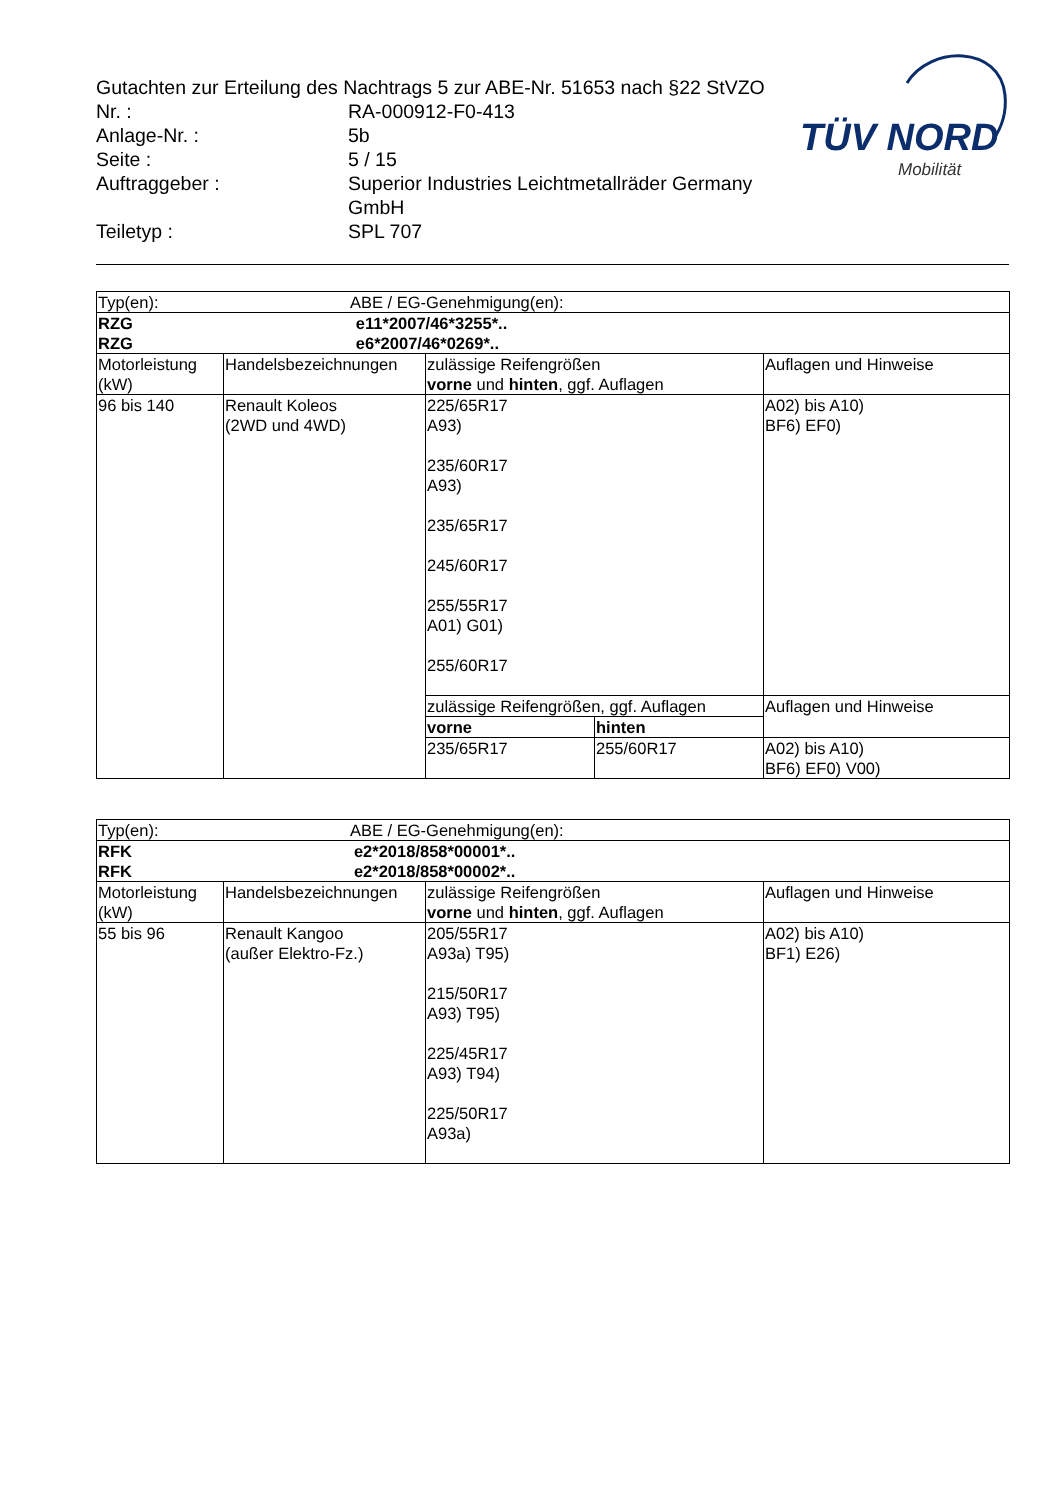Gutachten zur Erteilung des Nachtrags 5 zur ABE-Nr. 51653 nach §22 StVZO
| Nr. : | RA-000912-F0-413 |
| Anlage-Nr. : | 5b |
| Seite : | 5 / 15 |
| Auftraggeber : | Superior Industries Leichtmetallräder Germany GmbH |
| Teiletyp : | SPL 707 |
TÜV NORD
Mobilität
| Typ(en): ABE / EG-Genehmigung(en): | | | | |
| RZG e11*2007/46*3255*.. RZG e6*2007/46*0269*.. | | | | |
| Motorleistung (kW) | Handelsbezeichnungen | zulässige Reifengrößen vorne und hinten , ggf. Auflagen | | Auflagen und Hinweise |
| 96 bis 140 | Renault Koleos (2WD und 4WD) | 225/65R17 A93) 235/60R17 A93) 235/65R17 245/60R17 255/55R17 A01) G01) 255/60R17 | | A02) bis A10) BF6) EF0) |
| | | zulässige Reifengrößen, ggf. Auflagen | | Auflagen und Hinweise |
| | | vorne | hinten | |
| | | 235/65R17 | 255/60R17 | A02) bis A10) BF6) EF0) V00) |
| Typ(en): ABE / EG-Genehmigung(en): | | | |
| RFK e2*2018/858*00001*.. RFK e2*2018/858*00002*.. | | | |
| Motorleistung (kW) | Handelsbezeichnungen | zulässige Reifengrößen vorne und hinten , ggf. Auflagen | Auflagen und Hinweise |
| 55 bis 96 | Renault Kangoo (außer Elektro-Fz.) | 205/55R17 A93a) T95) 215/50R17 A93) T95) 225/45R17 A93) T94) 225/50R17 A93a) | A02) bis A10) BF1) E26) |